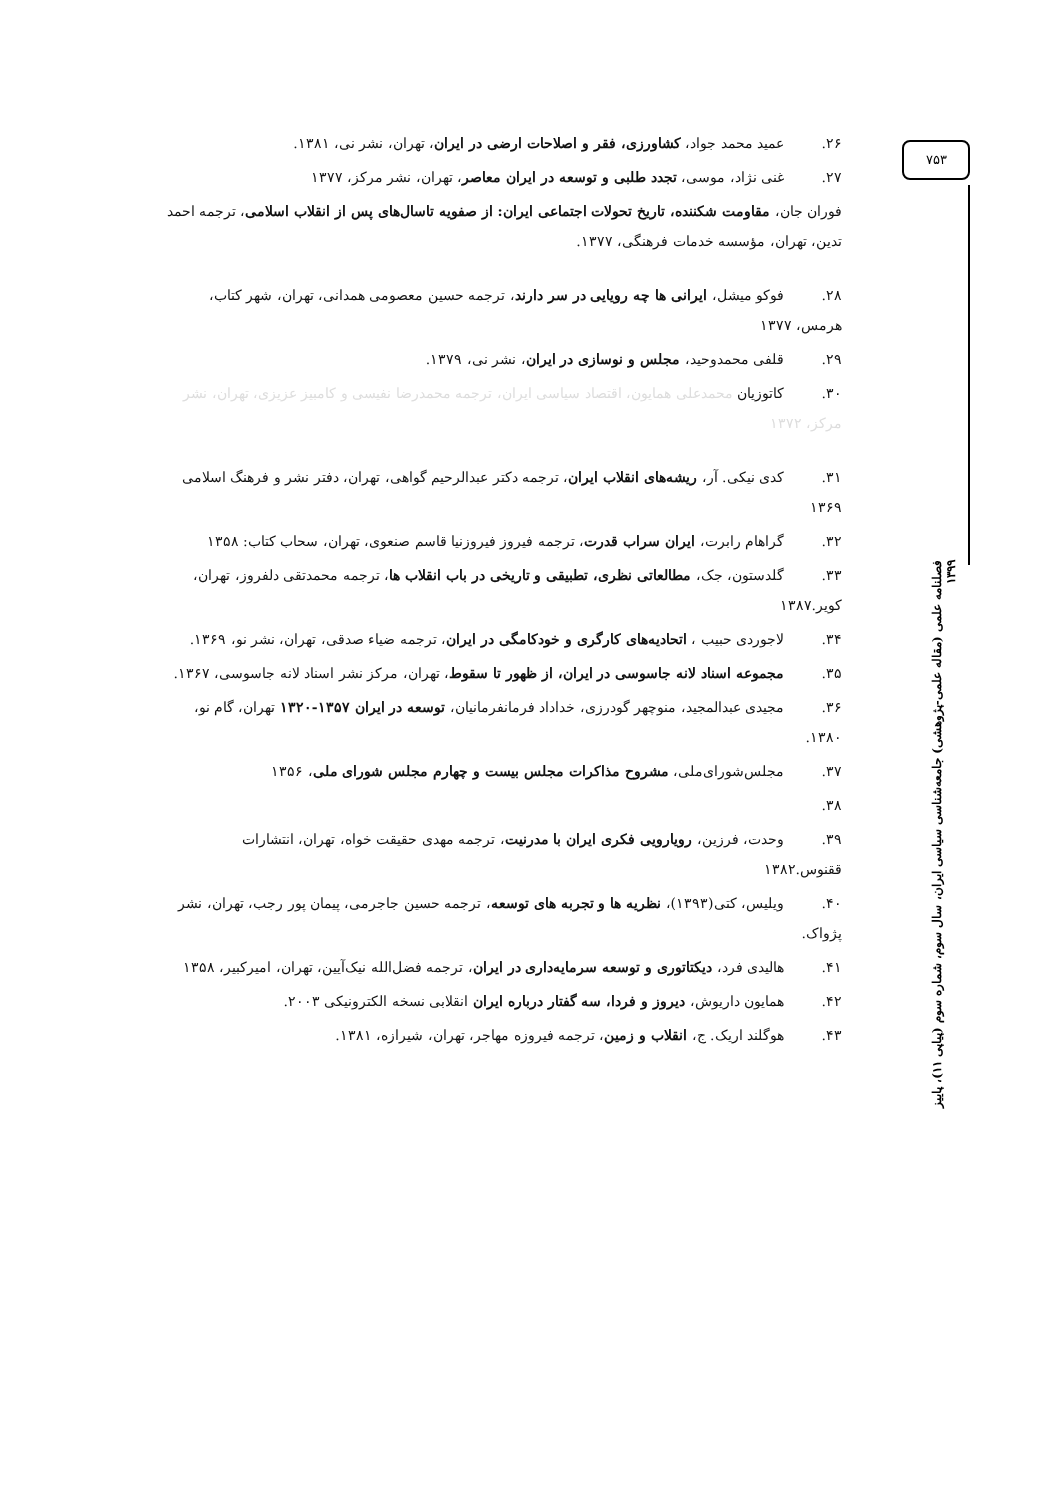۲۶. عمید محمد جواد، کشاورزی، فقر و اصلاحات ارضی در ایران، تهران، نشر نی، ۱۳۸۱.
۲۷. غنی نژاد، موسی، تجدد طلبی و توسعه در ایران معاصر، تهران، نشر مرکز، ۱۳۷۷
فوران جان، مقاومت شکننده، تاریخ تحولات اجتماعی ایران: از صفویه تاسال‌های پس از انقلاب اسلامی، ترجمه احمد تدین، تهران، مؤسسه خدمات فرهنگی، ۱۳۷۷.
۲۸. فوکو میشل، ایرانی ها چه رویایی در سر دارند، ترجمه حسین معصومی همدانی، تهران، شهر کتاب، هرمس، ۱۳۷۷
۲۹. قلفی محمدوحید، مجلس و نوسازی در ایران، نشر نی، ۱۳۷۹.
۳۰. کاتوزیان محمدعلی همایون، اقتصاد سیاسی ایران، ترجمه محمدرضا نفیسی و کامبیز عزیزی، تهران، نشر مرکز، ۱۳۷۲
۳۱. کدی نیکی. آر، ریشه‌های انقلاب ایران، ترجمه دکتر عبدالرحیم گواهی، تهران، دفتر نشر و فرهنگ اسلامی ۱۳۶۹
۳۲. گراهام رابرت، ایران سراب قدرت، ترجمه فیروز فیروزنیا قاسم صنعوی، تهران، سحاب کتاب: ۱۳۵۸
۳۳. گلدستون، جک، مطالعاتی نظری، تطبیقی و تاریخی در باب انقلاب ها، ترجمه محمدتقی دلفروز، تهران، کویر.۱۳۸۷
۳۴. لاجوردی حبیب ، اتحادیه‌های کارگری و خودکامگی در ایران، ترجمه ضیاء صدقی، تهران، نشر نو، ۱۳۶۹.
۳۵. مجموعه اسناد لانه جاسوسی در ایران، از ظهور تا سقوط، تهران، مرکز نشر اسناد لانه جاسوسی، ۱۳۶۷.
۳۶. مجیدی عبدالمجید، منوچهر گودرزی، خداداد فرمانفرمانیان، توسعه در ایران ۱۳۵۷-۱۳۲۰ تهران، گام نو، ۱۳۸۰.
۳۷. مجلس‌شورای‌ملی، مشروح مذاکرات مجلس بیست و چهارم مجلس شورای ملی، ۱۳۵۶
۳۸.
۳۹. وحدت، فرزین، رویارویی فکری ایران با مدرنیت، ترجمه مهدی حقیقت خواه، تهران، انتشارات ققنوس.۱۳۸۲
۴۰. ویلیس، کتی(۱۳۹۳)، نظریه ها و تجربه های توسعه، ترجمه حسین جاجرمی، پیمان پور رجب، تهران، نشر پژواک.
۴۱. هالیدی فرد، دیکتاتوری و توسعه سرمایه‌داری در ایران، ترجمه فضل‌الله نیک‌آیین، تهران، امیرکبیر، ۱۳۵۸
۴۲. همایون داریوش، دیروز و فردا، سه گفتار درباره ایران انقلابی نسخه الکترونیکی ۲۰۰۳.
۴۳. هوگلند اریک. ج، انقلاب و زمین، ترجمه فیروزه مهاجر، تهران، شیرازه، ۱۳۸۱.
۷۵۳
فصلنامه علمی (مقاله علمی-پژوهشی) جامعه‌شناسی سیاسی ایران، سال سوم، شماره سوم (پیاپی ۱۱)، پاییز ۱۳۹۹